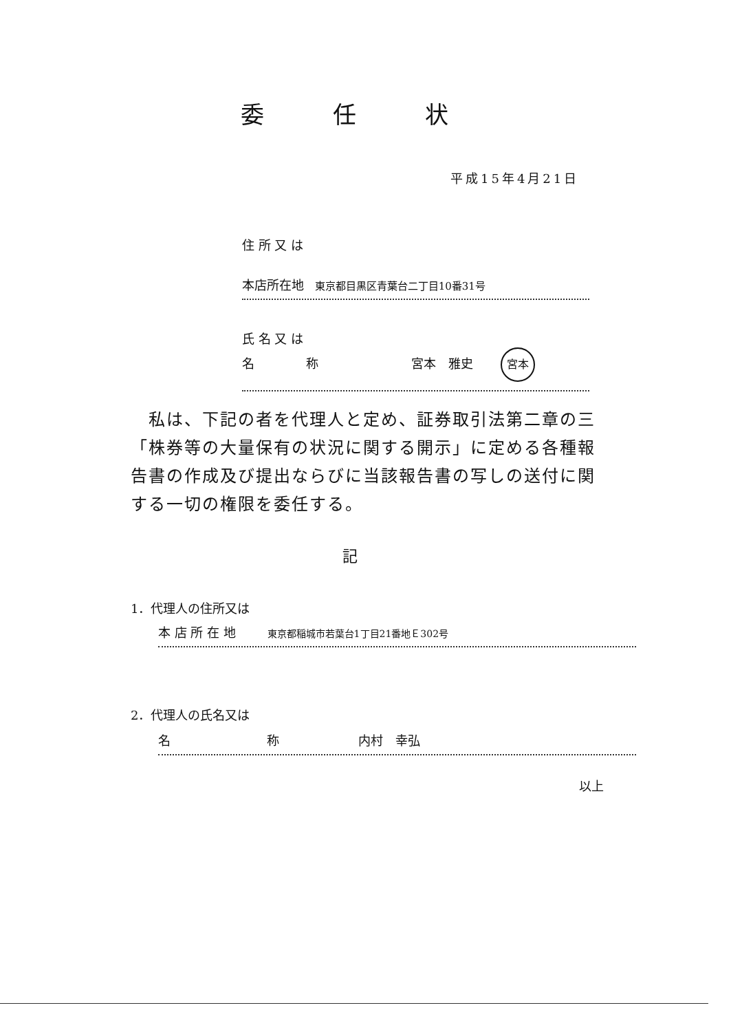委任状
平成15年4月21日
住 所 又 は
本店所在地 東京都目黒区青葉台二丁目10番31号
氏 名 又 は
名 称 宮本　雅史 宮本
　私は、下記の者を代理人と定め、証券取引法第二章の三「株券等の大量保有の状況に関する開示」に定める各種報告書の作成及び提出ならびに当該報告書の写しの送付に関する一切の権限を委任する。
記
1．代理人の住所又は
本 店 所 在 地 東京都稲城市若葉台1丁目21番地Ｅ302号
2．代理人の氏名又は
名 称 内村　幸弘
以上